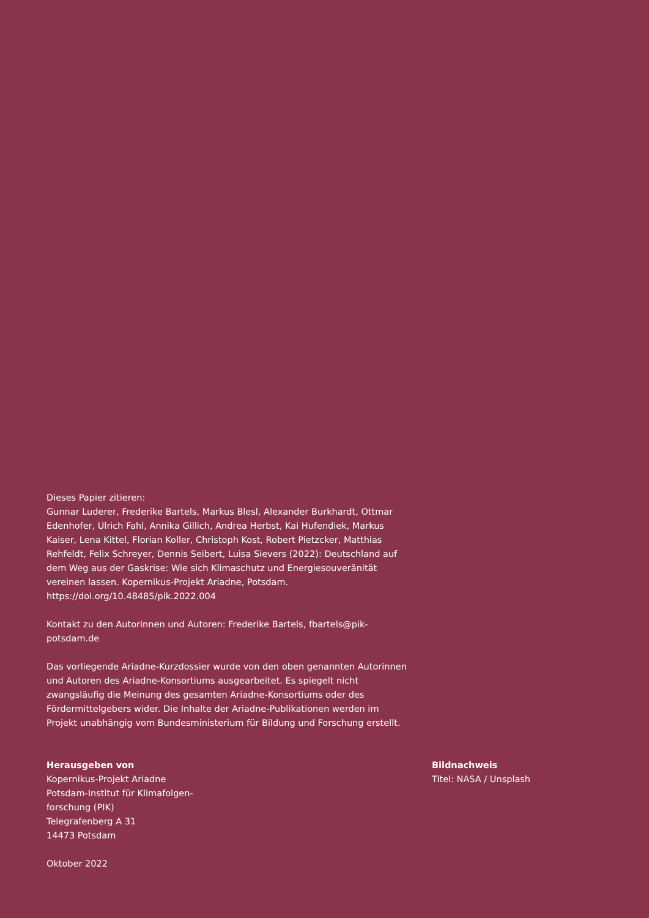Dieses Papier zitieren:
Gunnar Luderer, Frederike Bartels, Markus Blesl, Alexander Burkhardt, Ottmar Edenhofer, Ulrich Fahl, Annika Gillich, Andrea Herbst, Kai Hufendiek, Markus Kaiser, Lena Kittel, Florian Koller, Christoph Kost, Robert Pietzcker, Matthias Rehfeldt, Felix Schreyer, Dennis Seibert, Luisa Sievers (2022): Deutschland auf dem Weg aus der Gaskrise: Wie sich Klimaschutz und Energiesouveränität vereinen lassen. Kopernikus-Projekt Ariadne, Potsdam.
https://doi.org/10.48485/pik.2022.004
Kontakt zu den Autorinnen und Autoren: Frederike Bartels, fbartels@pik-potsdam.de
Das vorliegende Ariadne-Kurzdossier wurde von den oben genannten Autorinnen und Autoren des Ariadne-Konsortiums ausgearbeitet. Es spiegelt nicht zwangsläufig die Meinung des gesamten Ariadne-Konsortiums oder des Fördermittelgebers wider. Die Inhalte der Ariadne-Publikationen werden im Projekt unabhängig vom Bundesministerium für Bildung und Forschung erstellt.
Herausgeben von
Kopernikus-Projekt Ariadne
Potsdam-Institut für Klimafolgen-
forschung (PIK)
Telegrafenberg A 31
14473 Potsdam
Oktober 2022
Bildnachweis
Titel: NASA / Unsplash